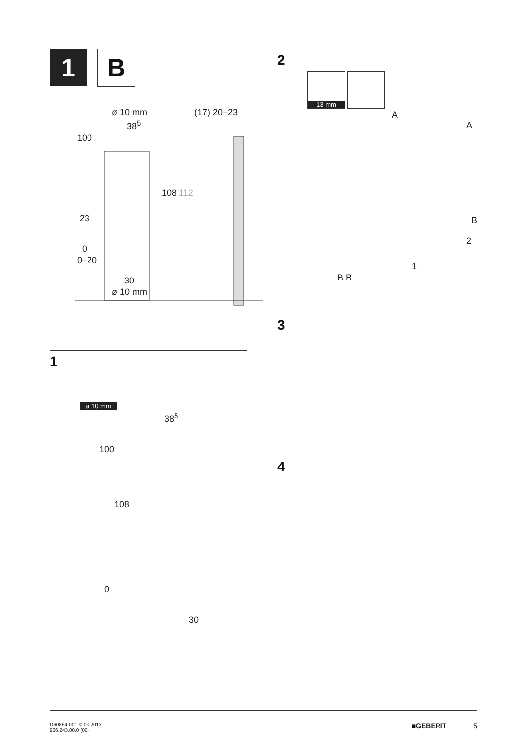1 B
ø 10 mm (17) 20–23
38<sup>5</sup>
100
108 112
23
0
0–20
30
ø 10 mm
1
ø 10 mm
38<sup>5</sup>
100
108
0
30
2
13 mm
A A
B
2
1
B B
3
4
D60854-001 © 03-2013
966.243.00.0 (00)
■GEBERIT 5